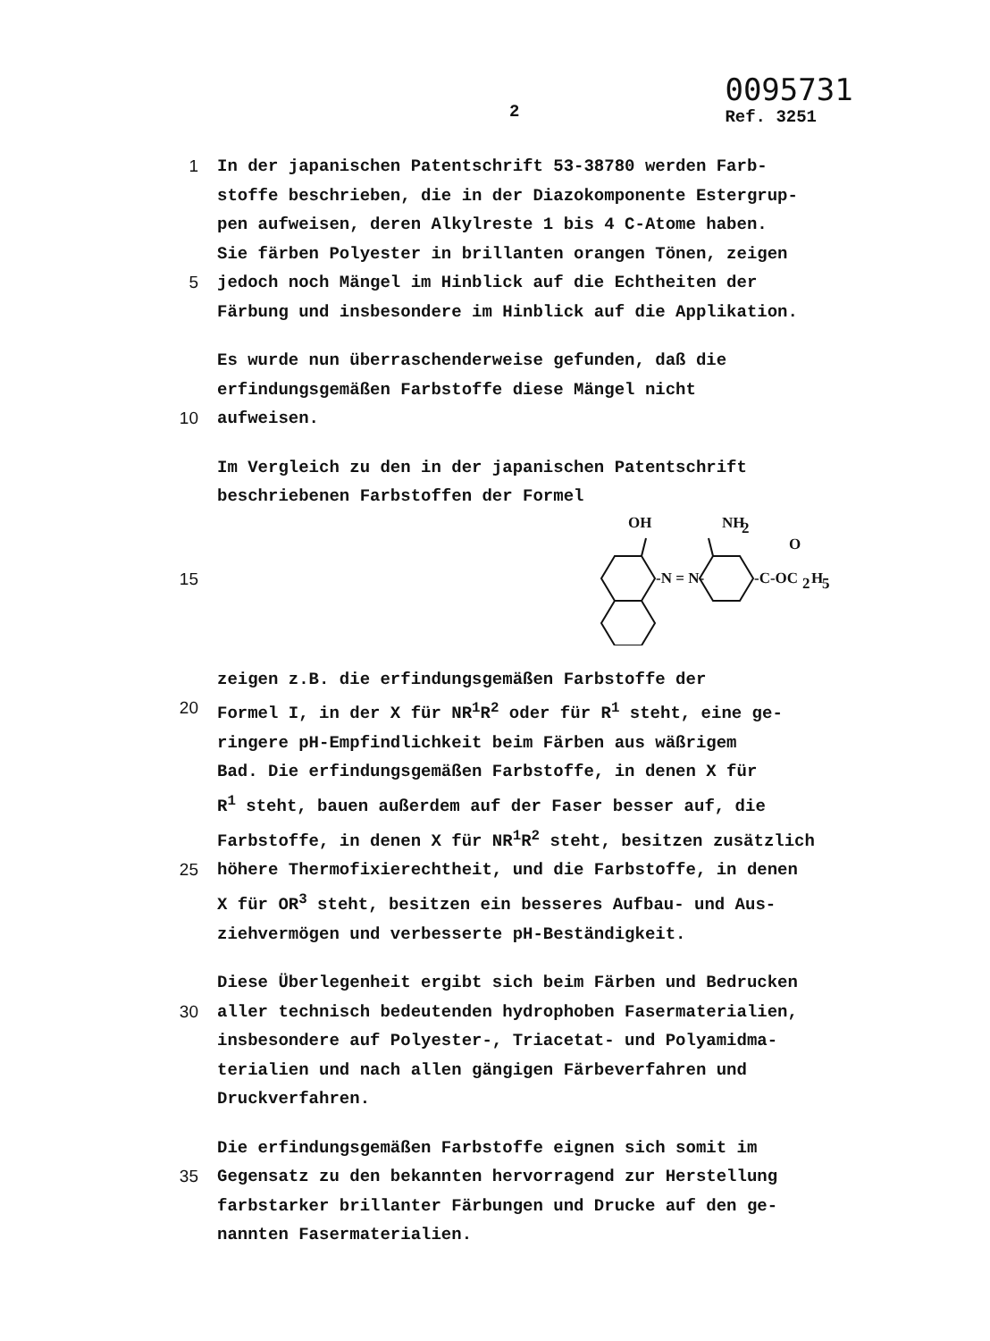2
0095731
Ref. 3251
1 In der japanischen Patentschrift 53-38780 werden Farb-
stoffe beschrieben, die in der Diazokomponente Estergrup-
pen aufweisen, deren Alkylreste 1 bis 4 C-Atome haben.
Sie färben Polyester in brillanten orangen Tönen, zeigen
5 jedoch noch Mängel im Hinblick auf die Echtheiten der
Färbung und insbesondere im Hinblick auf die Applikation.
Es wurde nun überraschenderweise gefunden, daß die
erfindungsgemäßen Farbstoffe diese Mängel nicht
10 aufweisen.
Im Vergleich zu den in der japanischen Patentschrift
beschriebenen Farbstoffen der Formel
15
OH
NH
2
O
-N = N-
-C-OC
2
H
5
zeigen z.B. die erfindungsgemäßen Farbstoffe der
20 Formel I, in der X für NR<sup>1</sup>R<sup>2</sup> oder für R<sup>1</sup> steht, eine ge-
ringere pH-Empfindlichkeit beim Färben aus wäßrigem
Bad. Die erfindungsgemäßen Farbstoffe, in denen X für
R<sup>1</sup> steht, bauen außerdem auf der Faser besser auf, die
Farbstoffe, in denen X für NR<sup>1</sup>R<sup>2</sup> steht, besitzen zusätzlich
25 höhere Thermofixierechtheit, und die Farbstoffe, in denen
X für OR<sup>3</sup> steht, besitzen ein besseres Aufbau- und Aus-
ziehvermögen und verbesserte pH-Beständigkeit.
Diese Überlegenheit ergibt sich beim Färben und Bedrucken
30 aller technisch bedeutenden hydrophoben Fasermaterialien,
insbesondere auf Polyester-, Triacetat- und Polyamidma-
terialien und nach allen gängigen Färbeverfahren und
Druckverfahren.
Die erfindungsgemäßen Farbstoffe eignen sich somit im
35 Gegensatz zu den bekannten hervorragend zur Herstellung
farbstarker brillanter Färbungen und Drucke auf den ge-
nannten Fasermaterialien.